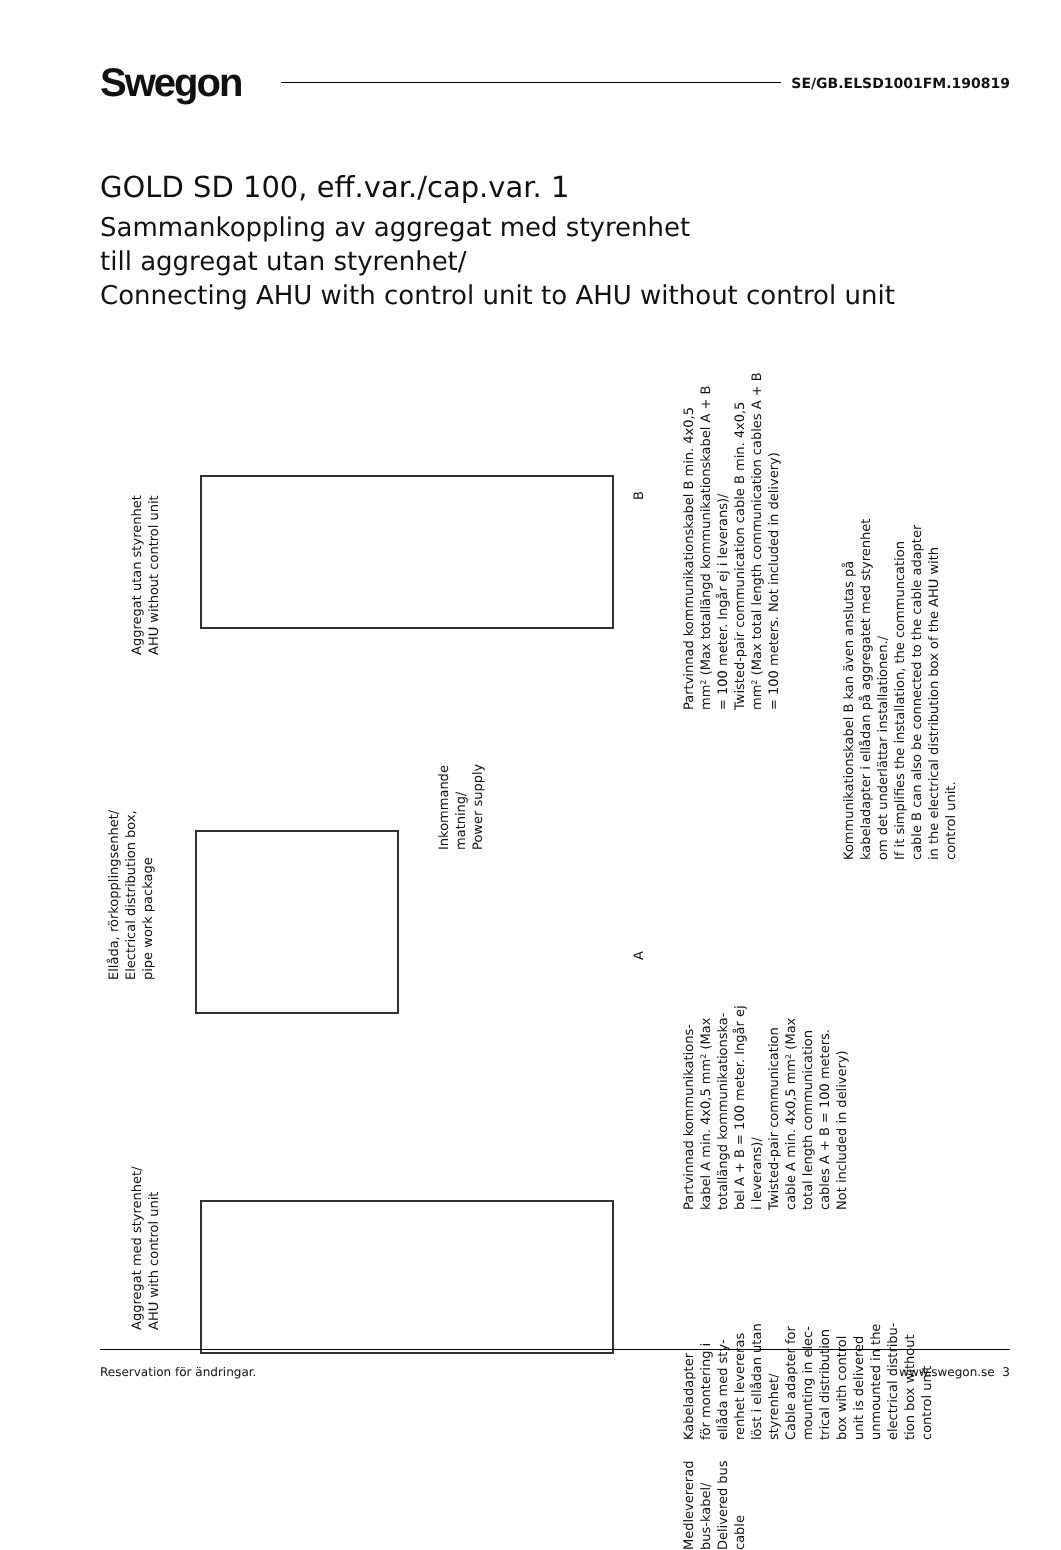Swegon
SE/GB.ELSD1001FM.190819
GOLD SD 100, eff.var./cap.var. 1
Sammankoppling av aggregat med styrenhet
till aggregat utan styrenhet/
Connecting AHU with control unit to AHU without control unit
Aggregat utan styrenhet
AHU without control unit
Ellåda, rörkopplingsenhet/
Electrical distribution box,
pipe work package
Inkommande
matning/
Power supply
Aggregat med styrenhet/
AHU with control unit
B
A
Partvinnad kommunikationskabel B min. 4x0,5
mm² (Max totallängd kommunikationskabel A + B
= 100 meter. Ingår ej i leverans)/
Twisted-pair communication cable B min. 4x0,5
mm² (Max total length communication cables A + B
= 100 meters. Not included in delivery)
Kommunikationskabel B kan även anslutas på
kabeladapter i ellådan på aggregatet med styrenhet
om det underlättar installationen./
If it simplifies the installation, the communcation
cable B can also be connected to the cable adapter
in the electrical distribution box of the AHU with
control unit.
Partvinnad kommunikations-
kabel A min. 4x0,5 mm² (Max
totallängd kommunikationska-
bel A + B = 100 meter. Ingår ej
i leverans)/
Twisted-pair communication
cable A min. 4x0,5 mm² (Max
total length communication
cables A + B = 100 meters.
Not included in delivery)
Kabeladapter
för montering i
ellåda med sty-
renhet levereras
löst i ellådan utan
styrenhet/
Cable adapter for
mounting in elec-
trical distribution
box with control
unit is delivered
unmounted in the
electrical distribu-
tion box without
control unit
Medlevererad
bus-kabel/
Delivered bus
cable
Reservation för ändringar. www.swegon.se 3